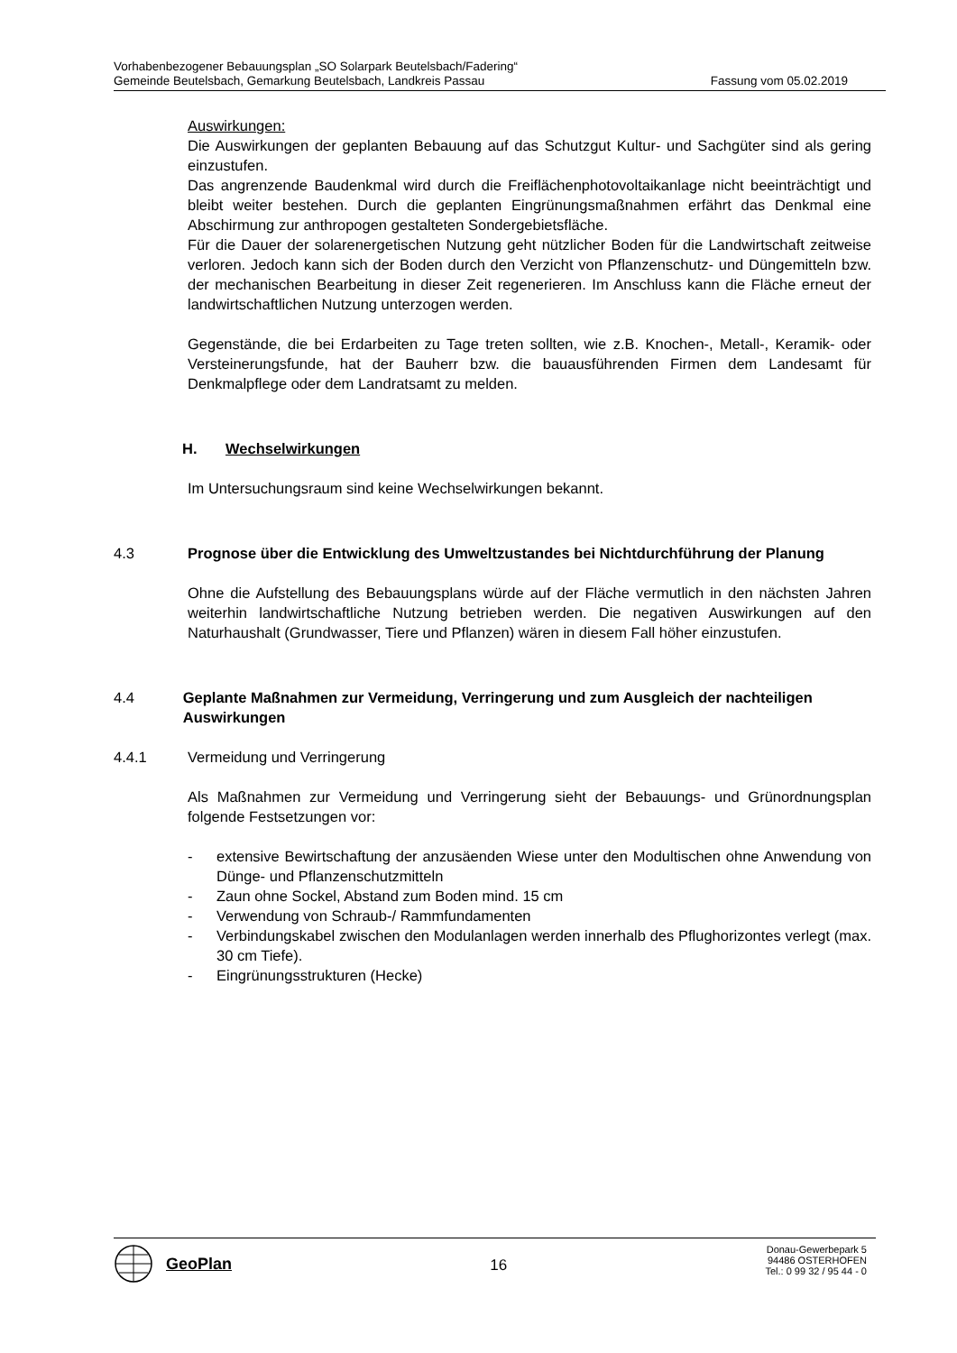Vorhabenbezogener Bebauungsplan „SO Solarpark Beutelsbach/Fadering“
Gemeinde Beutelsbach, Gemarkung Beutelsbach, Landkreis Passau Fassung vom 05.02.2019
Auswirkungen:
Die Auswirkungen der geplanten Bebauung auf das Schutzgut Kultur- und Sachgüter sind als gering einzustufen.
Das angrenzende Baudenkmal wird durch die Freiflächenphotovoltaikanlage nicht beeinträchtigt und bleibt weiter bestehen. Durch die geplanten Eingrünungsmaßnahmen erfährt das Denkmal eine Abschirmung zur anthropogen gestalteten Sondergebietsfläche.
Für die Dauer der solarenergetischen Nutzung geht nützlicher Boden für die Landwirtschaft zeitweise verloren. Jedoch kann sich der Boden durch den Verzicht von Pflanzenschutz- und Düngemitteln bzw. der mechanischen Bearbeitung in dieser Zeit regenerieren. Im Anschluss kann die Fläche erneut der landwirtschaftlichen Nutzung unterzogen werden.
Gegenstände, die bei Erdarbeiten zu Tage treten sollten, wie z.B. Knochen-, Metall-, Keramik- oder Versteinerungsfunde, hat der Bauherr bzw. die bauausführenden Firmen dem Landesamt für Denkmalpflege oder dem Landratsamt zu melden.
H. Wechselwirkungen
Im Untersuchungsraum sind keine Wechselwirkungen bekannt.
4.3 Prognose über die Entwicklung des Umweltzustandes bei Nichtdurchführung der Planung
Ohne die Aufstellung des Bebauungsplans würde auf der Fläche vermutlich in den nächsten Jahren weiterhin landwirtschaftliche Nutzung betrieben werden. Die negativen Auswirkungen auf den Naturhaushalt (Grundwasser, Tiere und Pflanzen) wären in diesem Fall höher einzustufen.
4.4 Geplante Maßnahmen zur Vermeidung, Verringerung und zum Ausgleich der nachteiligen Auswirkungen
4.4.1 Vermeidung und Verringerung
Als Maßnahmen zur Vermeidung und Verringerung sieht der Bebauungs- und Grünordnungsplan folgende Festsetzungen vor:
- extensive Bewirtschaftung der anzusäenden Wiese unter den Modultischen ohne Anwendung von Dünge- und Pflanzenschutzmitteln
- Zaun ohne Sockel, Abstand zum Boden mind. 15 cm
- Verwendung von Schraub-/ Rammfundamenten
- Verbindungskabel zwischen den Modulanlagen werden innerhalb des Pflughorizontes verlegt (max. 30 cm Tiefe).
- Eingrünungsstrukturen (Hecke)
GeoPlan
16
Donau-Gewerbepark 5
94486 OSTERHOFEN
Tel.: 0 99 32 / 95 44 - 0